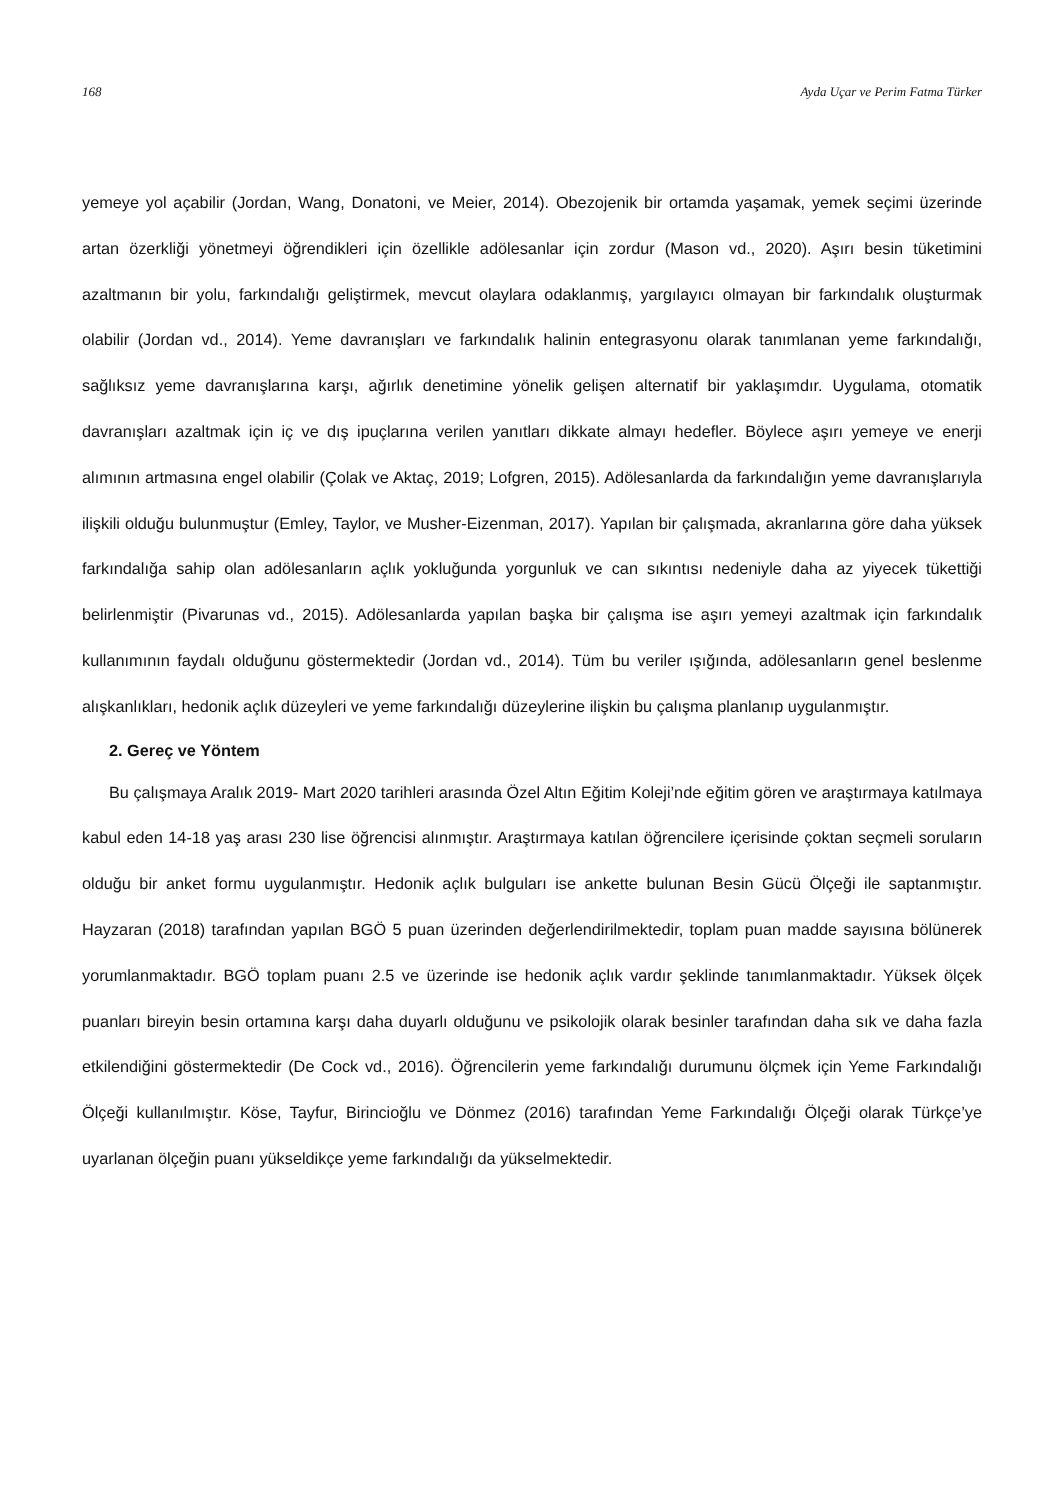168 Ayda Uçar ve Perim Fatma Türker
yemeye yol açabilir (Jordan, Wang, Donatoni, ve Meier, 2014). Obezojenik bir ortamda yaşamak, yemek seçimi üzerinde artan özerkliği yönetmeyi öğrendikleri için özellikle adölesanlar için zordur (Mason vd., 2020). Aşırı besin tüketimini azaltmanın bir yolu, farkındalığı geliştirmek, mevcut olaylara odaklanmış, yargılayıcı olmayan bir farkındalık oluşturmak olabilir (Jordan vd., 2014). Yeme davranışları ve farkındalık halinin entegrasyonu olarak tanımlanan yeme farkındalığı, sağlıksız yeme davranışlarına karşı, ağırlık denetimine yönelik gelişen alternatif bir yaklaşımdır. Uygulama, otomatik davranışları azaltmak için iç ve dış ipuçlarına verilen yanıtları dikkate almayı hedefler. Böylece aşırı yemeye ve enerji alımının artmasına engel olabilir (Çolak ve Aktaç, 2019; Lofgren, 2015). Adölesanlarda da farkındalığın yeme davranışlarıyla ilişkili olduğu bulunmuştur (Emley, Taylor, ve Musher-Eizenman, 2017). Yapılan bir çalışmada, akranlarına göre daha yüksek farkındalığa sahip olan adölesanların açlık yokluğunda yorgunluk ve can sıkıntısı nedeniyle daha az yiyecek tükettiği belirlenmiştir (Pivarunas vd., 2015). Adölesanlarda yapılan başka bir çalışma ise aşırı yemeyi azaltmak için farkındalık kullanımının faydalı olduğunu göstermektedir (Jordan vd., 2014). Tüm bu veriler ışığında, adölesanların genel beslenme alışkanlıkları, hedonik açlık düzeyleri ve yeme farkındalığı düzeylerine ilişkin bu çalışma planlanıp uygulanmıştır.
2. Gereç ve Yöntem
Bu çalışmaya Aralık 2019- Mart 2020 tarihleri arasında Özel Altın Eğitim Koleji’nde eğitim gören ve araştırmaya katılmaya kabul eden 14-18 yaş arası 230 lise öğrencisi alınmıştır. Araştırmaya katılan öğrencilere içerisinde çoktan seçmeli soruların olduğu bir anket formu uygulanmıştır. Hedonik açlık bulguları ise ankette bulunan Besin Gücü Ölçeği ile saptanmıştır. Hayzaran (2018) tarafından yapılan BGÖ 5 puan üzerinden değerlendirilmektedir, toplam puan madde sayısına bölünerek yorumlanmaktadır. BGÖ toplam puanı 2.5 ve üzerinde ise hedonik açlık vardır şeklinde tanımlanmaktadır. Yüksek ölçek puanları bireyin besin ortamına karşı daha duyarlı olduğunu ve psikolojik olarak besinler tarafından daha sık ve daha fazla etkilendiğini göstermektedir (De Cock vd., 2016). Öğrencilerin yeme farkındalığı durumunu ölçmek için Yeme Farkındalığı Ölçeği kullanılmıştır. Köse, Tayfur, Birincioğlu ve Dönmez (2016) tarafından Yeme Farkındalığı Ölçeği olarak Türkçe’ye uyarlanan ölçeğin puanı yükseldikçe yeme farkındalığı da yükselmektedir.